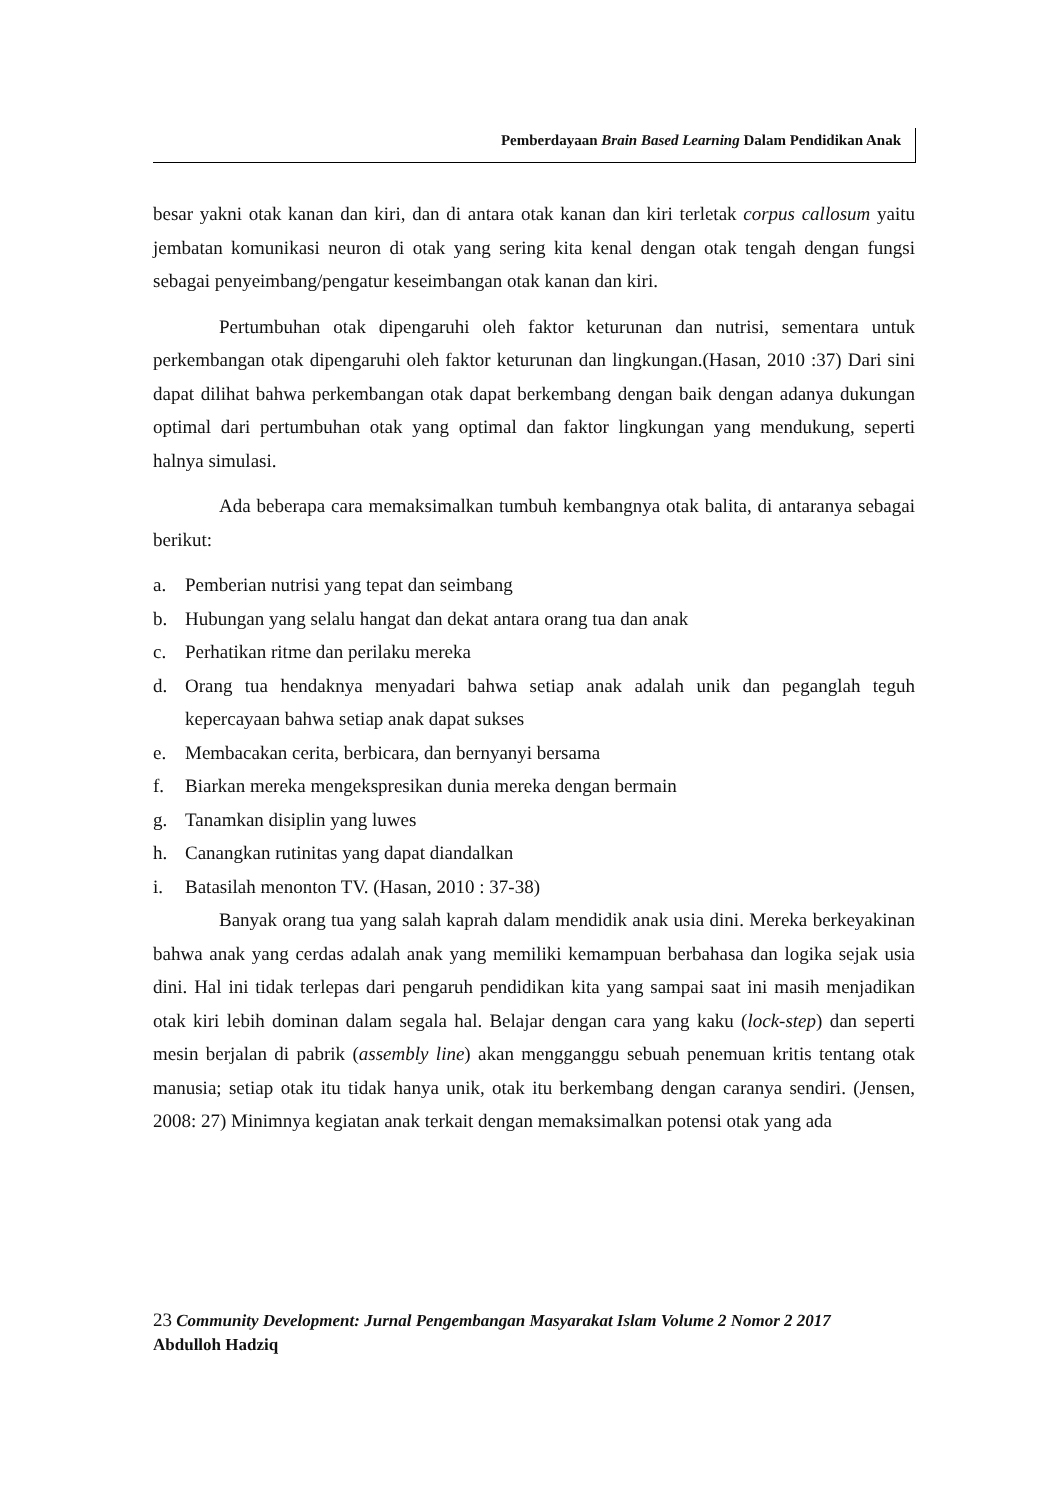Pemberdayaan Brain Based Learning Dalam Pendidikan Anak
besar yakni otak kanan dan kiri, dan di antara otak kanan dan kiri terletak corpus callosum yaitu jembatan komunikasi neuron di otak yang sering kita kenal dengan otak tengah dengan fungsi sebagai penyeimbang/pengatur keseimbangan otak kanan dan kiri.
Pertumbuhan otak dipengaruhi oleh faktor keturunan dan nutrisi, sementara untuk perkembangan otak dipengaruhi oleh faktor keturunan dan lingkungan.(Hasan, 2010 :37) Dari sini dapat dilihat bahwa perkembangan otak dapat berkembang dengan baik dengan adanya dukungan optimal dari pertumbuhan otak yang optimal dan faktor lingkungan yang mendukung, seperti halnya simulasi.
Ada beberapa cara memaksimalkan tumbuh kembangnya otak balita, di antaranya sebagai berikut:
a. Pemberian nutrisi yang tepat dan seimbang
b. Hubungan yang selalu hangat dan dekat antara orang tua dan anak
c. Perhatikan ritme dan perilaku mereka
d. Orang tua hendaknya menyadari bahwa setiap anak adalah unik dan peganglah teguh kepercayaan bahwa setiap anak dapat sukses
e. Membacakan cerita, berbicara, dan bernyanyi bersama
f. Biarkan mereka mengekspresikan dunia mereka dengan bermain
g. Tanamkan disiplin yang luwes
h. Canangkan rutinitas yang dapat diandalkan
i. Batasilah menonton TV. (Hasan, 2010 : 37-38)
Banyak orang tua yang salah kaprah dalam mendidik anak usia dini. Mereka berkeyakinan bahwa anak yang cerdas adalah anak yang memiliki kemampuan berbahasa dan logika sejak usia dini. Hal ini tidak terlepas dari pengaruh pendidikan kita yang sampai saat ini masih menjadikan otak kiri lebih dominan dalam segala hal. Belajar dengan cara yang kaku (lock-step) dan seperti mesin berjalan di pabrik (assembly line) akan mengganggu sebuah penemuan kritis tentang otak manusia; setiap otak itu tidak hanya unik, otak itu berkembang dengan caranya sendiri. (Jensen, 2008: 27) Minimnya kegiatan anak terkait dengan memaksimalkan potensi otak yang ada
23 Community Development: Jurnal Pengembangan Masyarakat Islam Volume 2 Nomor 2 2017
Abdulloh Hadziq